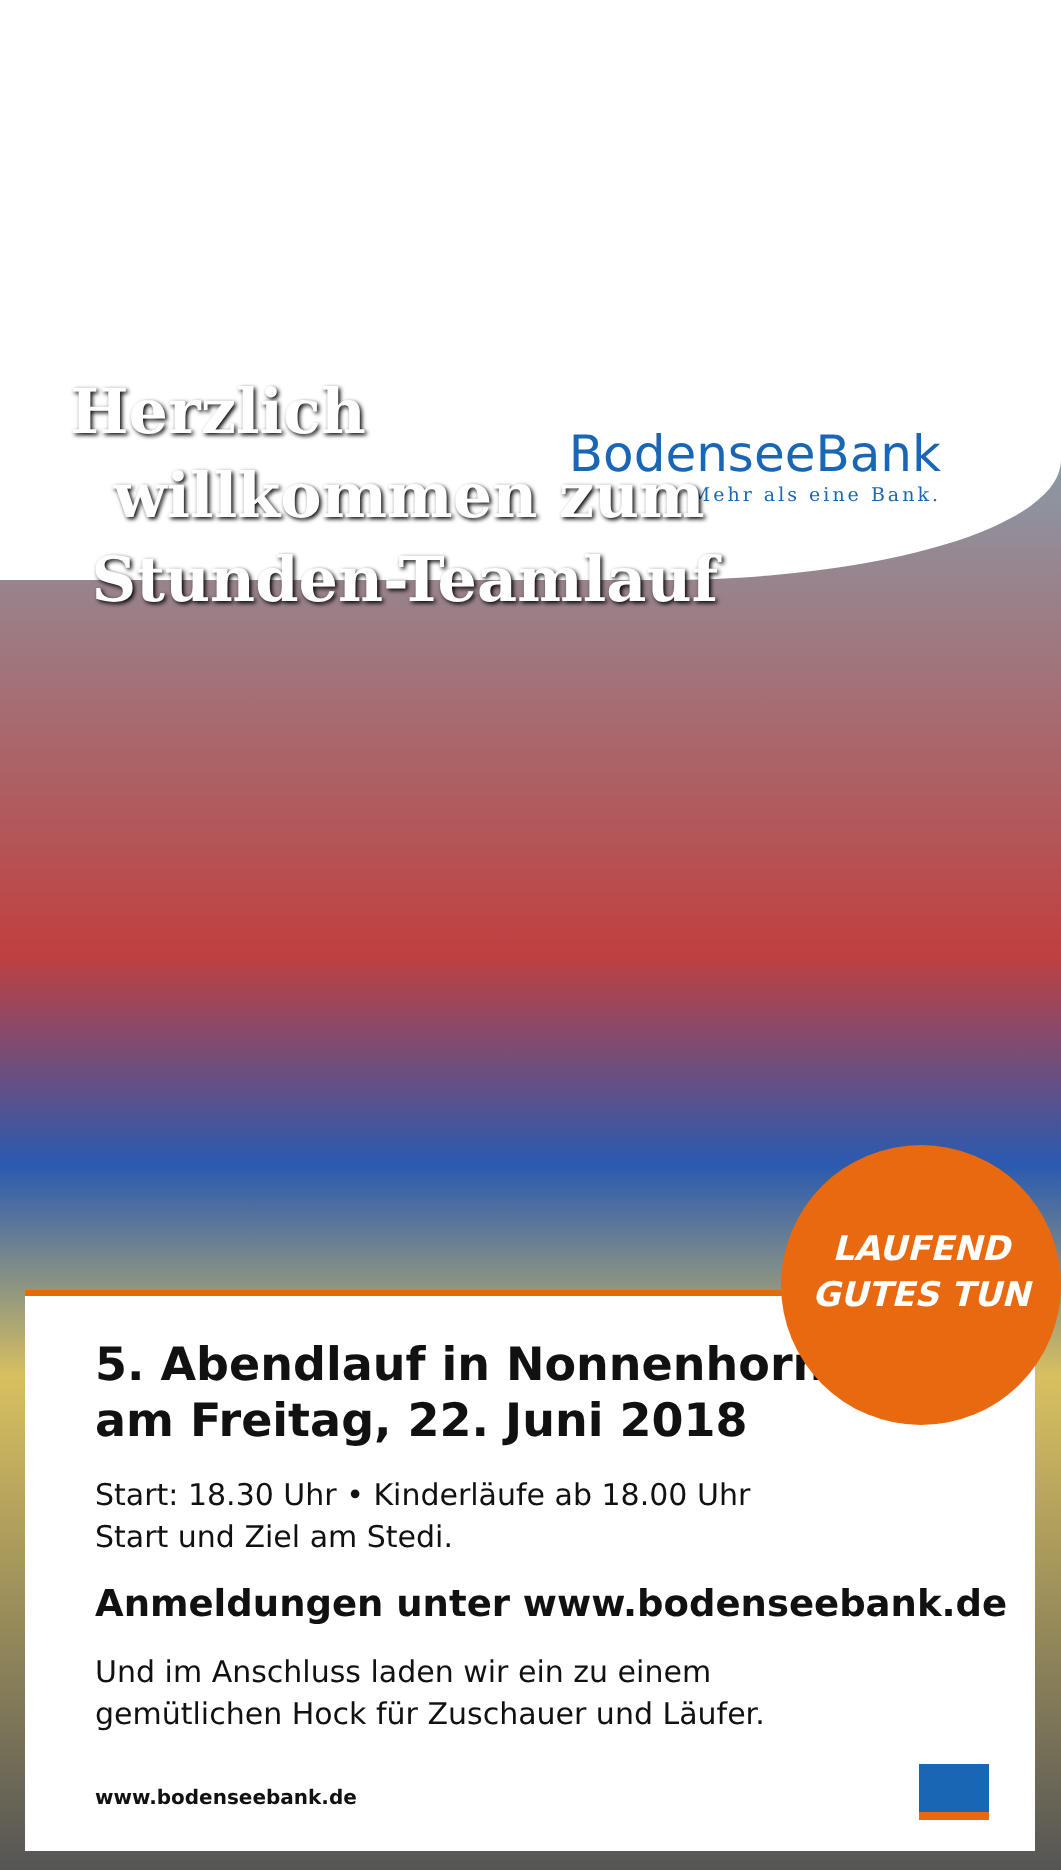BodenseeBank
Mehr als eine Bank.
Herzlich
willkommen zum
Stunden-Teamlauf
5. Abendlauf in Nonnenhorn
am Freitag, 22. Juni 2018
Start: 18.30 Uhr • Kinderläufe ab 18.00 Uhr
Start und Ziel am Stedi.
Anmeldungen unter www.bodenseebank.de
Und im Anschluss laden wir ein zu einem
gemütlichen Hock für Zuschauer und Läufer.
www.bodenseebank.de
LAUFEND
GUTES TUN